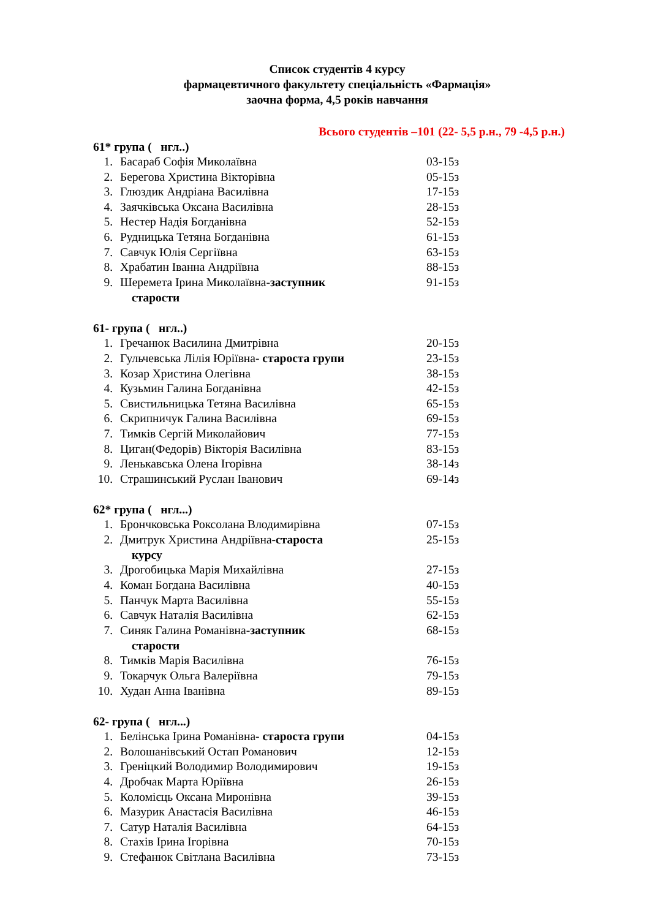Список студентів 4 курсу
фармацевтичного факультету спеціальність «Фармація»
заочна форма, 4,5 років навчання
Всього студентів –101 (22- 5,5 р.н., 79 -4,5 р.н.)
61* група ( нгл..)
1. Басараб Софія Миколаївна 03-15з
2. Берегова Христина Вікторівна 05-15з
3. Глюздик Андріана Василівна 17-15з
4. Заячківська Оксана Василівна 28-15з
5. Нестер Надія Богданівна 52-15з
6. Рудницька Тетяна Богданівна 61-15з
7. Савчук Юлія Сергіївна 63-15з
8. Храбатин Іванна Андріївна 88-15з
9. Шеремета Ірина Миколаївна-заступник 91-15з
старости
61- група ( нгл..)
1. Гречанюк Василина Дмитрівна 20-15з
2. Гульчевська Лілія Юріївна- староста групи 23-15з
3. Козар Христина Олегівна 38-15з
4. Кузьмин Галина Богданівна 42-15з
5. Свистильницька Тетяна Василівна 65-15з
6. Скрипничук Галина Василівна 69-15з
7. Тимків Сергій Миколайович 77-15з
8. Циган(Федорів) Вікторія Василівна 83-15з
9. Ленькавська Олена Ігорівна 38-14з
10. Страшинський Руслан Іванович 69-14з
62* група ( нгл...)
1. Брончковська Роксолана Влодимирівна 07-15з
2. Дмитрук Христина Андріївна-староста 25-15з
курсу
3. Дрогобицька Марія Михайлівна 27-15з
4. Коман Богдана Василівна 40-15з
5. Панчук Марта Василівна 55-15з
6. Савчук Наталія Василівна 62-15з
7. Синяк Галина Романівна-заступник 68-15з
старости
8. Тимків Марія Василівна 76-15з
9. Токарчук Ольга Валеріївна 79-15з
10. Худан Анна Іванівна 89-15з
62- група ( нгл...)
1. Белінська Ірина Романівна- староста групи 04-15з
2. Волошанівський Остап Романович 12-15з
3. Греніцкий Володимир Володимирович 19-15з
4. Дробчак Марта Юріївна 26-15з
5. Коломієць Оксана Миронівна 39-15з
6. Мазурик Анастасія Василівна 46-15з
7. Сатур Наталія Василівна 64-15з
8. Стахів Ірина Ігорівна 70-15з
9. Стефанюк Світлана Василівна 73-15з